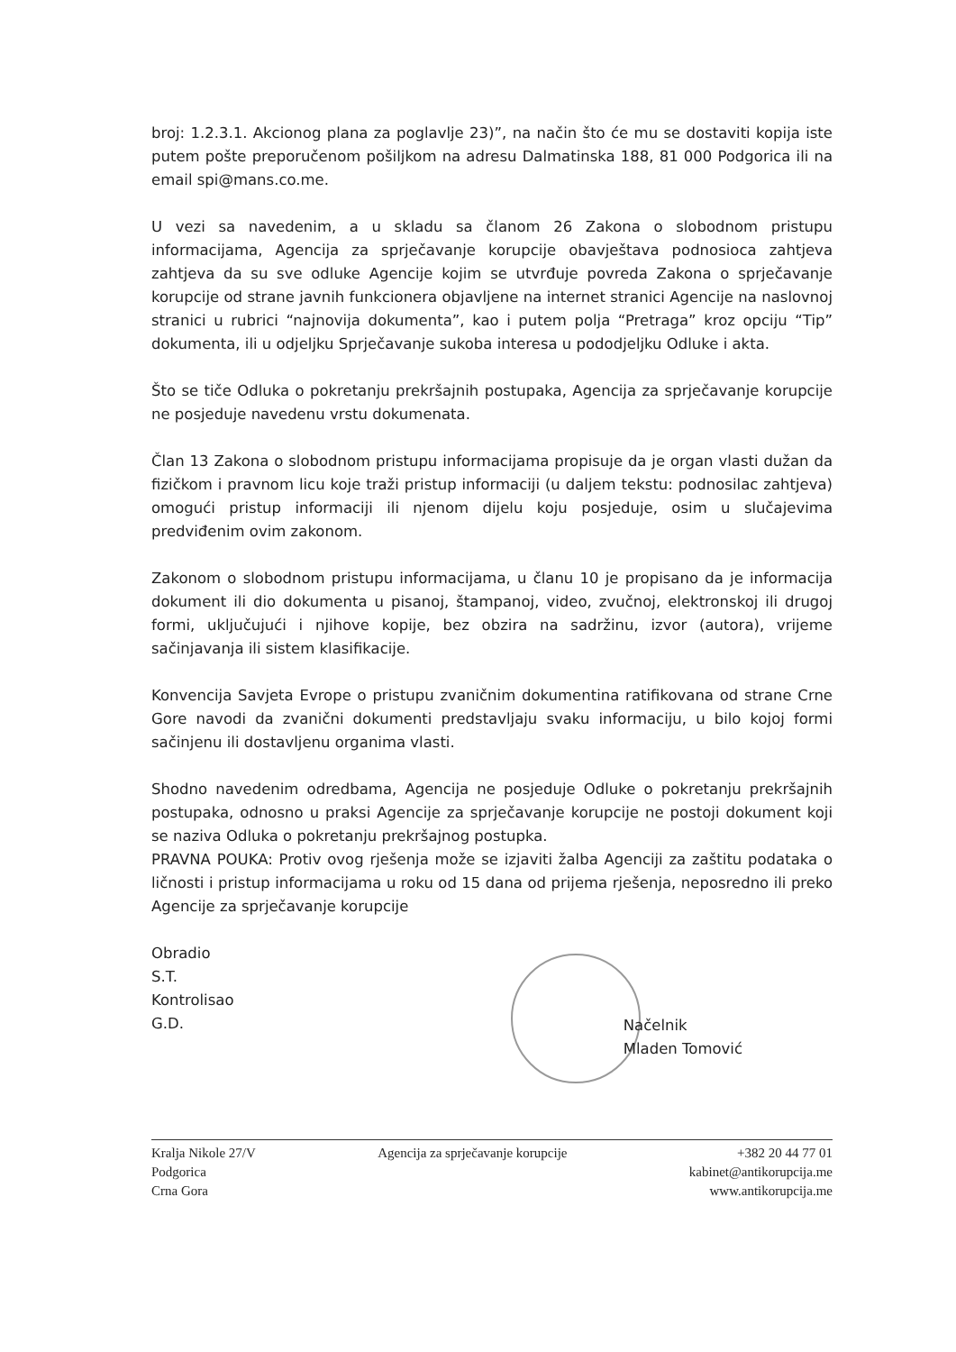broj: 1.2.3.1. Akcionog plana za poglavlje 23)”, na način što će mu se dostaviti kopija iste putem pošte preporučenom pošiljkom na adresu Dalmatinska 188, 81 000 Podgorica ili na email spi@mans.co.me.
U vezi sa navedenim, a u skladu sa članom 26 Zakona o slobodnom pristupu informacijama, Agencija za sprječavanje korupcije obavještava podnosioca zahtjeva zahtjeva da su sve odluke Agencije kojim se utvrđuje povreda Zakona o sprječavanje korupcije od strane javnih funkcionera objavljene na internet stranici Agencije na naslovnoj stranici u rubrici “najnovija dokumenta”, kao i putem polja “Pretraga” kroz opciju “Tip” dokumenta, ili u odjeljku Sprječavanje sukoba interesa u pododjeljku Odluke i akta.
Što se tiče Odluka o pokretanju prekršajnih postupaka, Agencija za sprječavanje korupcije ne posjeduje navedenu vrstu dokumenata.
Član 13 Zakona o slobodnom pristupu informacijama propisuje da je organ vlasti dužan da fizičkom i pravnom licu koje traži pristup informaciji (u daljem tekstu: podnosilac zahtjeva) omogući pristup informaciji ili njenom dijelu koju posjeduje, osim u slučajevima predviđenim ovim zakonom.
Zakonom o slobodnom pristupu informacijama, u članu 10 je propisano da je informacija dokument ili dio dokumenta u pisanoj, štampanoj, video, zvučnoj, elektronskoj ili drugoj formi, uključujući i njihove kopije, bez obzira na sadržinu, izvor (autora), vrijeme sačinjavanja ili sistem klasifikacije.
Konvencija Savjeta Evrope o pristupu zvaničnim dokumentina ratifikovana od strane Crne Gore navodi da zvanični dokumenti predstavljaju svaku informaciju, u bilo kojoj formi sačinjenu ili dostavljenu organima vlasti.
Shodno navedenim odredbama, Agencija ne posjeduje Odluke o pokretanju prekršajnih postupaka, odnosno u praksi Agencije za sprječavanje korupcije ne postoji dokument koji se naziva Odluka o pokretanju prekršajnog postupka.
PRAVNA POUKA: Protiv ovog rješenja može se izjaviti žalba Agenciji za zaštitu podataka o ličnosti i pristup informacijama u roku od 15 dana od prijema rješenja, neposredno ili preko Agencije za sprječavanje korupcije
Obradio
S.T.
Kontrolisao
G.D.
Načelnik
Mladen Tomović
Kralja Nikole 27/V
Podgorica
Crna Gora
Agencija za sprječavanje korupcije
+382 20 44 77 01
kabinet@antikorupcija.me
www.antikorupcija.me